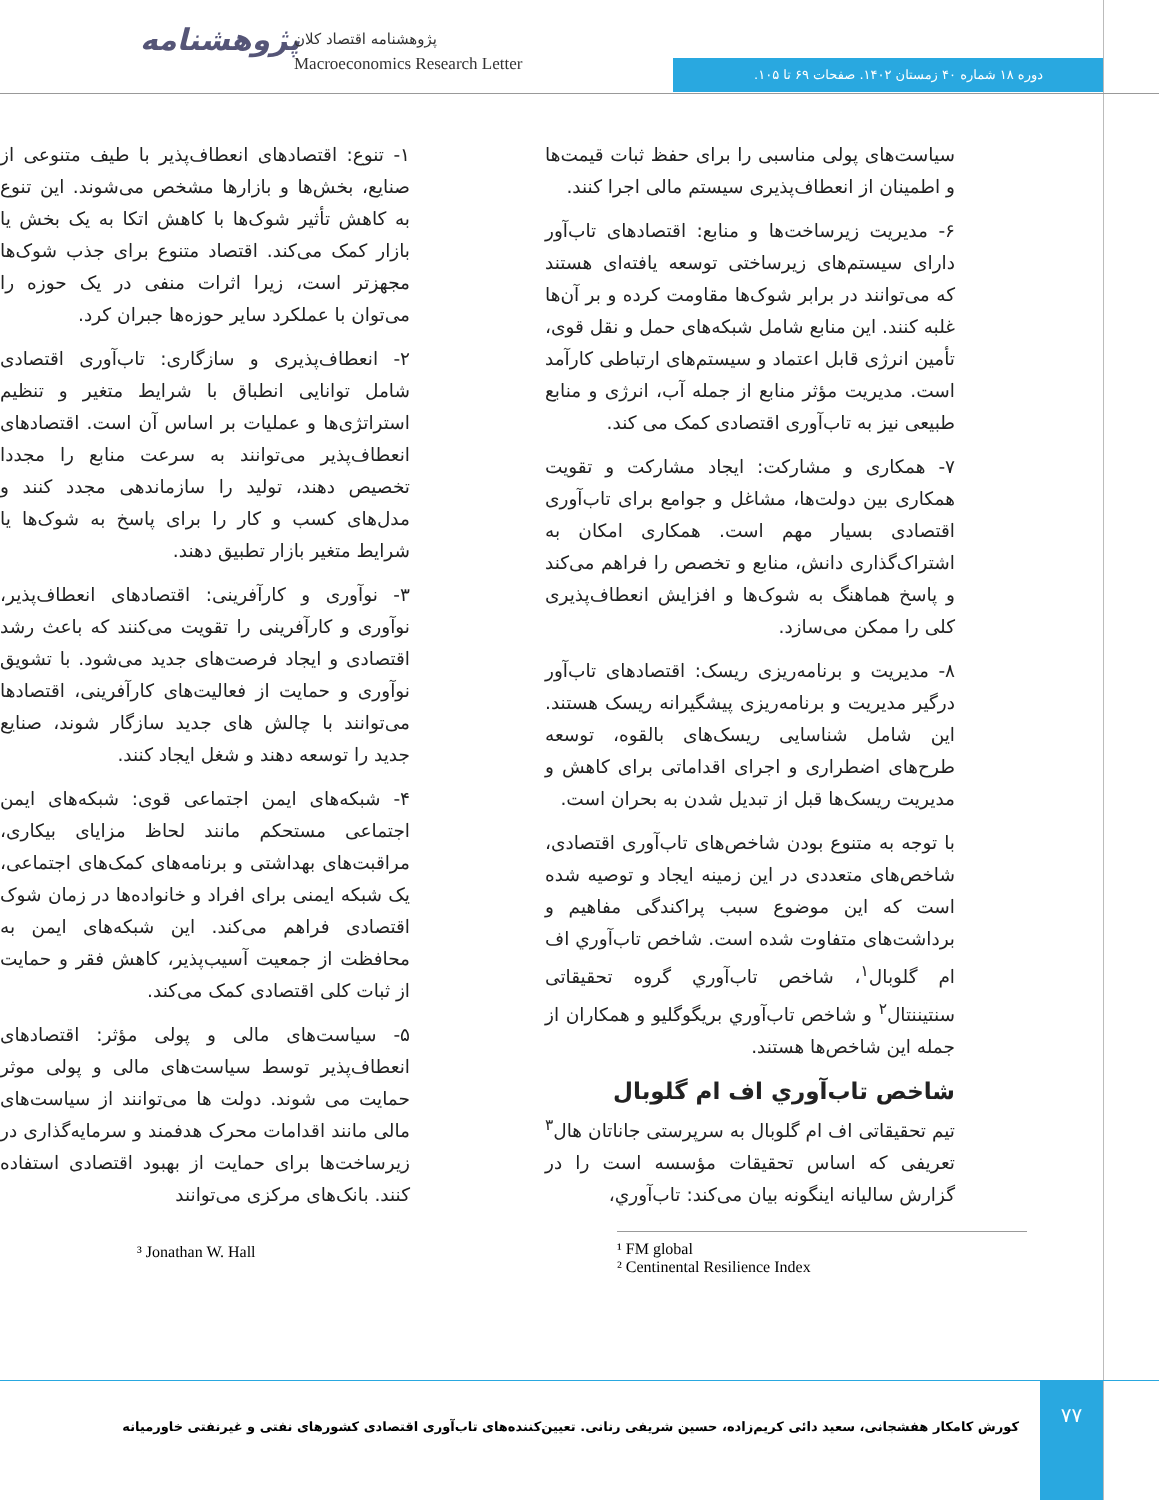پژوهشنامه
پژوهشنامه اقتصاد کلان
Macroeconomics Research Letter
دوره ۱۸ شماره ۴۰ زمستان ۱۴۰۲. صفحات ۶۹ تا ۱۰۵.
۱- تنوع: اقتصادهای انعطاف‌پذیر با طیف متنوعی از صنایع، بخش‌ها و بازارها مشخص می‌شوند. این تنوع به کاهش تأثیر شوک‌ها با کاهش اتکا به یک بخش یا بازار کمک می‌کند. اقتصاد متنوع برای جذب شوک‌ها مجهزتر است، زیرا اثرات منفی در یک حوزه را می‌توان با عملکرد سایر حوزه‌ها جبران کرد.
۲- انعطاف‌پذیری و سازگاری: تاب‌آوری اقتصادی شامل توانایی انطباق با شرایط متغیر و تنظیم استراتژی‌ها و عملیات بر اساس آن است. اقتصادهای انعطاف‌پذیر می‌توانند به سرعت منابع را مجددا تخصیص دهند، تولید را سازماندهی مجدد کنند و مدل‌های کسب و کار را برای پاسخ به شوک‌ها یا شرایط متغیر بازار تطبیق دهند.
۳- نوآوری و کارآفرینی: اقتصادهای انعطاف‌پذیر، نوآوری و کارآفرینی را تقویت می‌کنند که باعث رشد اقتصادی و ایجاد فرصت‌های جدید می‌شود. با تشویق نوآوری و حمایت از فعالیت‌های کارآفرینی، اقتصادها می‌توانند با چالش های جدید سازگار شوند، صنایع جدید را توسعه دهند و شغل ایجاد کنند.
۴- شبکه‌های ایمن اجتماعی قوی: شبکه‌های ایمن اجتماعی مستحکم مانند لحاظ مزایای بیکاری، مراقبت‌های بهداشتی و برنامه‌های کمک‌های اجتماعی، یک شبکه ایمنی برای افراد و خانواده‌ها در زمان شوک اقتصادی فراهم می‌کند. این شبکه‌های ایمن به محافظت از جمعیت آسیب‌پذیر، کاهش فقر و حمایت از ثبات کلی اقتصادی کمک می‌کند.
۵- سیاست‌های مالی و پولی مؤثر: اقتصادهای انعطاف‌پذیر توسط سیاست‌های مالی و پولی موثر حمایت می شوند. دولت ها می‌توانند از سیاست‌های مالی مانند اقدامات محرک هدفمند و سرمایه‌گذاری در زیرساخت‌ها برای حمایت از بهبود اقتصادی استفاده کنند. بانک‌های مرکزی می‌توانند
سیاست‌های پولی مناسبی را برای حفظ ثبات قیمت‌ها و اطمینان از انعطاف‌پذیری سیستم مالی اجرا کنند.
۶- مدیریت زیرساخت‌ها و منابع: اقتصادهای تاب‌آور دارای سیستم‌های زیرساختی توسعه یافته‌ای هستند که می‌توانند در برابر شوک‌ها مقاومت کرده و بر آن‌ها غلبه کنند. این منابع شامل شبکه‌های حمل و نقل قوی، تأمین انرژی قابل اعتماد و سیستم‌های ارتباطی کارآمد است. مدیریت مؤثر منابع از جمله آب، انرژی و منابع طبیعی نیز به تاب‌آوری اقتصادی کمک می کند.
۷- همکاری و مشارکت: ایجاد مشارکت و تقویت همکاری بین دولت‌ها، مشاغل و جوامع برای تاب‌آوری اقتصادی بسیار مهم است. همکاری امکان به اشتراک‌گذاری دانش، منابع و تخصص را فراهم می‌کند و پاسخ هماهنگ به شوک‌ها و افزایش انعطاف‌پذیری کلی را ممکن می‌سازد.
۸- مدیریت و برنامه‌ریزی ریسک: اقتصادهای تاب‌آور درگیر مدیریت و برنامه‌ریزی پیشگیرانه ریسک هستند. این شامل شناسایی ریسک‌های بالقوه، توسعه طرح‌های اضطراری و اجرای اقداماتی برای کاهش و مدیریت ریسک‌ها قبل از تبدیل شدن به بحران است.
با توجه به متنوع بودن شاخص‌های تاب‌آوری اقتصادی، شاخص‌های متعددی در این زمینه ایجاد و توصیه شده است که این موضوع سبب پراکندگی مفاهیم و برداشت‌های متفاوت شده است. شاخص تاب‌آوري اف ام گلوبال<sup>۱</sup>، شاخص تاب‌آوري گروه تحقیقاتی سنتیننتال<sup>۲</sup> و شاخص تاب‌آوري بریگوگلیو و همکاران از جمله این شاخص‌ها هستند.
شاخص تاب‌آوري اف ام گلوبال
تیم تحقیقاتی اف ام گلوبال به سرپرستی جاناتان هال<sup>۳</sup> تعریفی که اساس تحقیقات مؤسسه است را در گزارش سالیانه اینگونه بیان می‌کند: تاب‌آوري،
³ Jonathan W. Hall
¹ FM global
² Centinental Resilience Index
۷۷
کورش کامکار هفشجانی، سعید دائی کریم‌زاده، حسین شریفی رنانی. تعیین‌کننده‌های تاب‌آوری اقتصادی کشورهای نفتی و غیرنفتی خاورمیانه